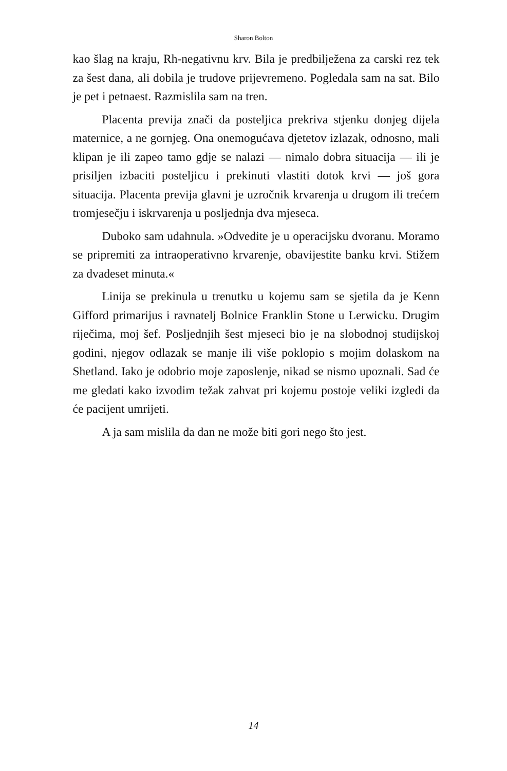Sharon Bolton
kao šlag na kraju, Rh-negativnu krv. Bila je predbilježena za carski rez tek za šest dana, ali dobila je trudove prijevremeno. Pogledala sam na sat. Bilo je pet i petnaest. Razmislila sam na tren.
Placenta previja znači da posteljica prekriva stjenku donjeg dijela maternice, a ne gornjeg. Ona onemogućava djetetov izlazak, odnosno, mali klipan je ili zapeo tamo gdje se nalazi — nimalo dobra situacija — ili je prisiljen izbaciti posteljicu i prekinuti vlastiti dotok krvi — još gora situacija. Placenta previja glavni je uzročnik krvarenja u drugom ili trećem tromjesečju i iskrvarenja u posljednja dva mjeseca.
Duboko sam udahnula. »Odvedite je u operacijsku dvoranu. Moramo se pripremiti za intraoperativno krvarenje, obavijestite banku krvi. Stižem za dvadeset minuta.«
Linija se prekinula u trenutku u kojemu sam se sjetila da je Kenn Gifford primarijus i ravnatelj Bolnice Franklin Stone u Lerwicku. Drugim riječima, moj šef. Posljednjih šest mjeseci bio je na slobodnoj studijskoj godini, njegov odlazak se manje ili više poklopio s mojim dolaskom na Shetland. Iako je odobrio moje zaposlenje, nikad se nismo upoznali. Sad će me gledati kako izvodim težak zahvat pri kojemu postoje veliki izgledi da će pacijent umrijeti.
A ja sam mislila da dan ne može biti gori nego što jest.
14